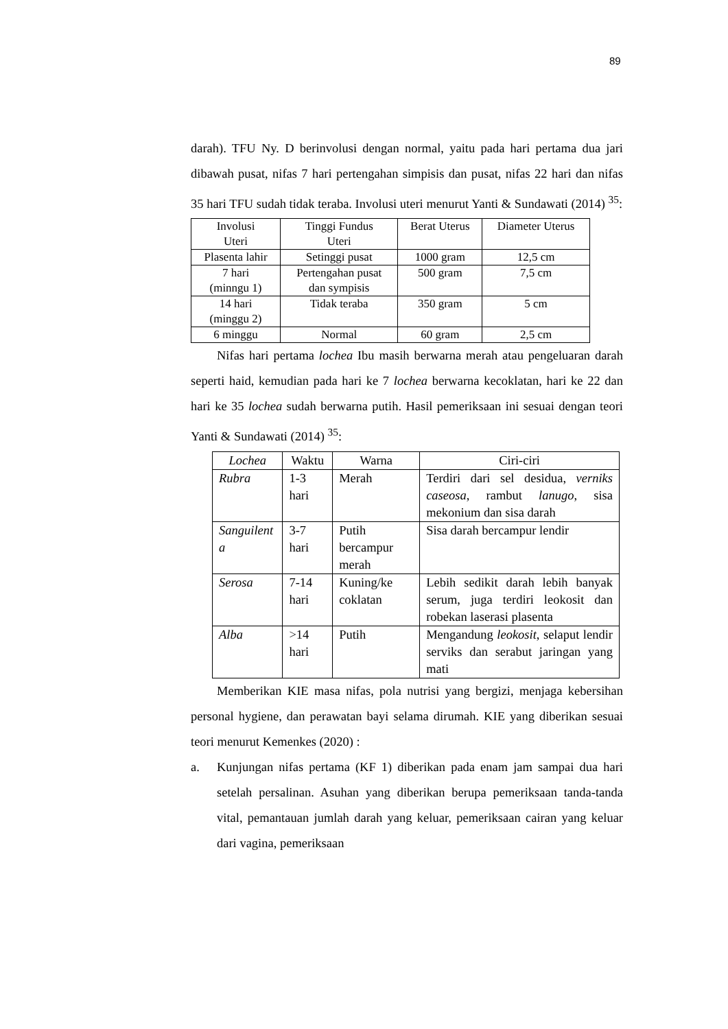89
darah). TFU Ny. D berinvolusi dengan normal, yaitu pada hari pertama dua jari dibawah pusat, nifas 7 hari pertengahan simpisis dan pusat, nifas 22 hari dan nifas 35 hari TFU sudah tidak teraba. Involusi uteri menurut Yanti & Sundawati (2014) <sup>35</sup>:
| Involusi Uteri | Tinggi Fundus Uteri | Berat Uterus | Diameter Uterus |
| --- | --- | --- | --- |
| Plasenta lahir | Setinggi pusat | 1000 gram | 12,5 cm |
| 7 hari (minngu 1) | Pertengahan pusat dan sympisis | 500 gram | 7,5 cm |
| 14 hari (minggu 2) | Tidak teraba | 350 gram | 5 cm |
| 6 minggu | Normal | 60 gram | 2,5 cm |
Nifas hari pertama lochea Ibu masih berwarna merah atau pengeluaran darah seperti haid, kemudian pada hari ke 7 lochea berwarna kecoklatan, hari ke 22 dan hari ke 35 lochea sudah berwarna putih. Hasil pemeriksaan ini sesuai dengan teori Yanti & Sundawati (2014) <sup>35</sup>:
| Lochea | Waktu | Warna | Ciri-ciri |
| --- | --- | --- | --- |
| Rubra | 1-3 hari | Merah | Terdiri dari sel desidua, verniks caseosa, rambut lanugo, sisa mekonium dan sisa darah |
| Sanguilent a | 3-7 hari | Putih bercampur merah | Sisa darah bercampur lendir |
| Serosa | 7-14 hari | Kuning/ke coklatan | Lebih sedikit darah lebih banyak serum, juga terdiri leokosit dan robekan laserasi plasenta |
| Alba | >14 hari | Putih | Mengandung leokosit, selaput lendir serviks dan serabut jaringan yang mati |
Memberikan KIE masa nifas, pola nutrisi yang bergizi, menjaga kebersihan personal hygiene, dan perawatan bayi selama dirumah. KIE yang diberikan sesuai teori menurut Kemenkes (2020) :
a. Kunjungan nifas pertama (KF 1) diberikan pada enam jam sampai dua hari setelah persalinan. Asuhan yang diberikan berupa pemeriksaan tanda-tanda vital, pemantauan jumlah darah yang keluar, pemeriksaan cairan yang keluar dari vagina, pemeriksaan